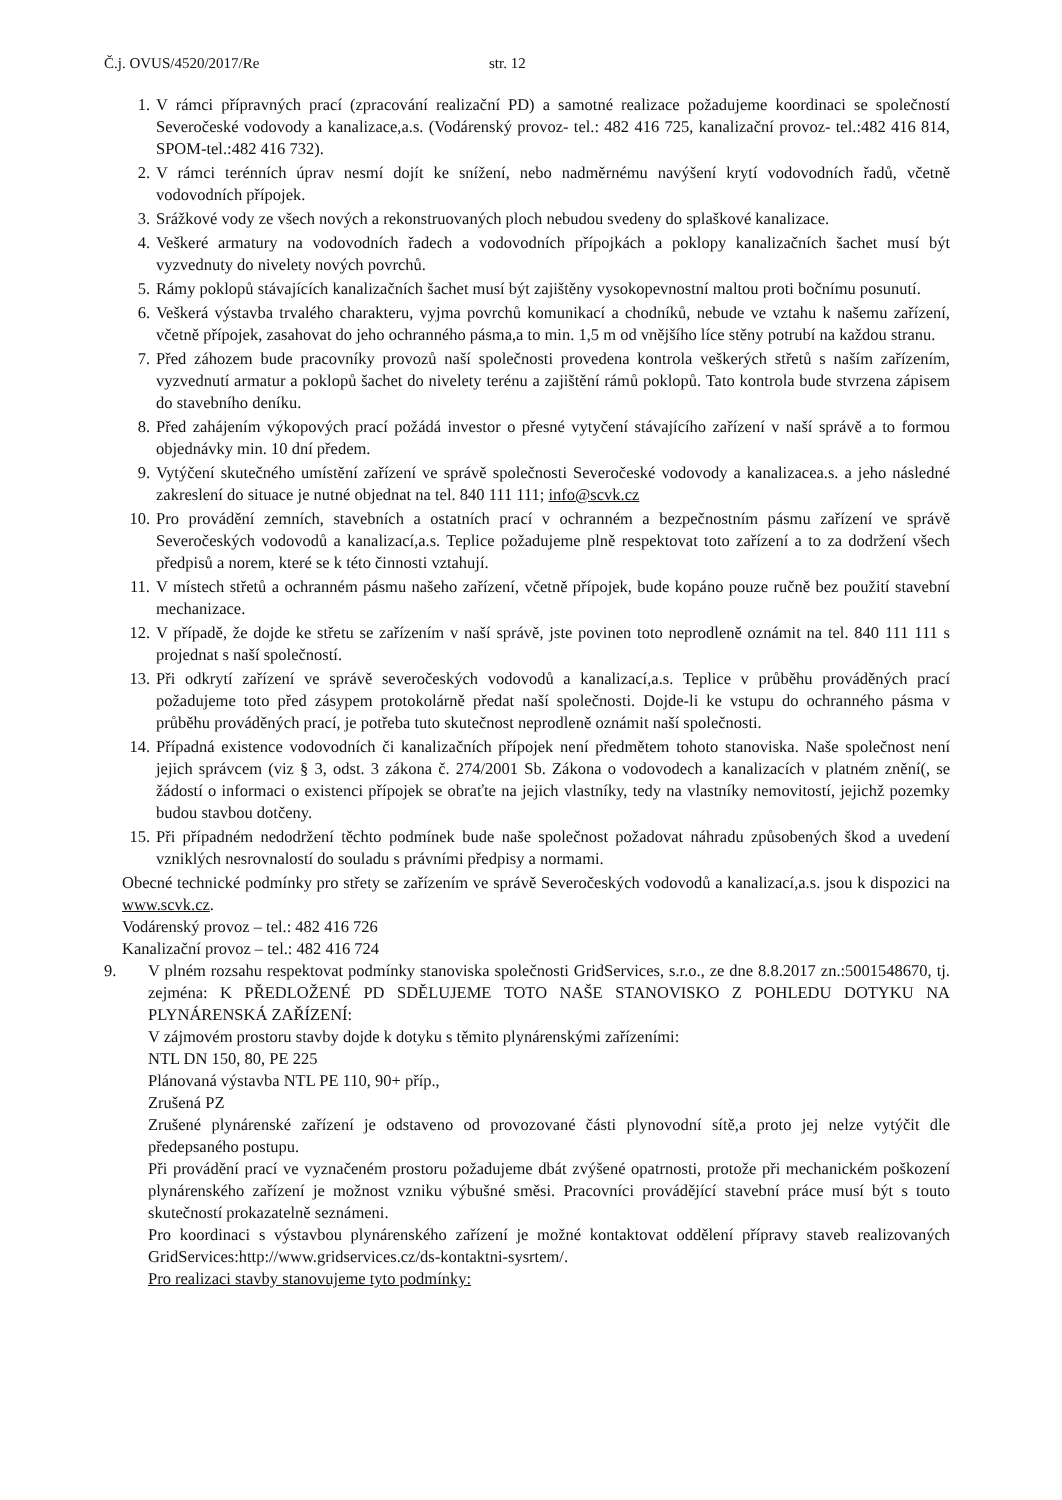Č.j. OVUS/4520/2017/Re str. 12
1. V rámci přípravných prací (zpracování realizační PD) a samotné realizace požadujeme koordinaci se společností Severočeské vodovody a kanalizace,a.s. (Vodárenský provoz- tel.: 482 416 725, kanalizační provoz- tel.:482 416 814, SPOM-tel.:482 416 732).
2. V rámci terénních úprav nesmí dojít ke snížení, nebo nadměrnému navýšení krytí vodovodních řadů, včetně vodovodních přípojek.
3. Srážkové vody ze všech nových a rekonstruovaných ploch nebudou svedeny do splaškové kanalizace.
4. Veškeré armatury na vodovodních řadech a vodovodních přípojkách a poklopy kanalizačních šachet musí být vyzvednuty do nivelety nových povrchů.
5. Rámy poklopů stávajících kanalizačních šachet musí být zajištěny vysokopevnostní maltou proti bočnímu posunutí.
6. Veškerá výstavba trvalého charakteru, vyjma povrchů komunikací a chodníků, nebude ve vztahu k našemu zařízení, včetně přípojek, zasahovat do jeho ochranného pásma,a to min. 1,5 m od vnějšího líce stěny potrubí na každou stranu.
7. Před záhozem bude pracovníky provozů naší společnosti provedena kontrola veškerých střetů s naším zařízením, vyzvednutí armatur a poklopů šachet do nivelety terénu a zajištění rámů poklopů. Tato kontrola bude stvrzena zápisem do stavebního deníku.
8. Před zahájením výkopových prací požádá investor o přesné vytyčení stávajícího zařízení v naší správě a to formou objednávky min. 10 dní předem.
9. Vytýčení skutečného umístění zařízení ve správě společnosti Severočeské vodovody a kanalizacea.s. a jeho následné zakreslení do situace je nutné objednat na tel. 840 111 111; info@scvk.cz
10. Pro provádění zemních, stavebních a ostatních prací v ochranném a bezpečnostním pásmu zařízení ve správě Severočeských vodovodů a kanalizací,a.s. Teplice požadujeme plně respektovat toto zařízení a to za dodržení všech předpisů a norem, které se k této činnosti vztahují.
11. V místech střetů a ochranném pásmu našeho zařízení, včetně přípojek, bude kopáno pouze ručně bez použití stavební mechanizace.
12. V případě, že dojde ke střetu se zařízením v naší správě, jste povinen toto neprodleně oznámit na tel. 840 111 111 s projednat s naší společností.
13. Při odkrytí zařízení ve správě severočeských vodovodů a kanalizací,a.s. Teplice v průběhu prováděných prací požadujeme toto před zásypem protokolárně předat naší společnosti. Dojde-li ke vstupu do ochranného pásma v průběhu prováděných prací, je potřeba tuto skutečnost neprodleně oznámit naší společnosti.
14. Případná existence vodovodních či kanalizačních přípojek není předmětem tohoto stanoviska. Naše společnost není jejich správcem (viz § 3, odst. 3 zákona č. 274/2001 Sb. Zákona o vodovodech a kanalizacích v platném znění(, se žádostí o informaci o existenci přípojek se obraťte na jejich vlastníky, tedy na vlastníky nemovitostí, jejichž pozemky budou stavbou dotčeny.
15. Při případném nedodržení těchto podmínek bude naše společnost požadovat náhradu způsobených škod a uvedení vzniklých nesrovnalostí do souladu s právními předpisy a normami.
Obecné technické podmínky pro střety se zařízením ve správě Severočeských vodovodů a kanalizací,a.s. jsou k dispozici na www.scvk.cz.
Vodárenský provoz – tel.: 482 416 726
Kanalizační provoz – tel.: 482 416 724
9. V plném rozsahu respektovat podmínky stanoviska společnosti GridServices, s.r.o., ze dne 8.8.2017 zn.:5001548670, tj. zejména: K PŘEDLOŽENÉ PD SDĚLUJEME TOTO NAŠE STANOVISKO Z POHLEDU DOTYKU NA PLYNÁRENSKÁ ZAŘÍZENÍ:
V zájmovém prostoru stavby dojde k dotyku s těmito plynárenskými zařízeními:
NTL DN 150, 80, PE 225
Plánovaná výstavba NTL PE 110, 90+ příp.,
Zrušená PZ
Zrušené plynárenské zařízení je odstaveno od provozované části plynovodní sítě,a proto jej nelze vytýčit dle předepsaného postupu.
Při provádění prací ve vyznačeném prostoru požadujeme dbát zvýšené opatrnosti, protože při mechanickém poškození plynárenského zařízení je možnost vzniku výbušné směsi. Pracovníci provádějící stavební práce musí být s touto skutečností prokazatelně seznámeni.
Pro koordinaci s výstavbou plynárenského zařízení je možné kontaktovat oddělení přípravy staveb realizovaných GridServices:http://www.gridservices.cz/ds-kontaktni-sysrtem/.
Pro realizaci stavby stanovujeme tyto podmínky: